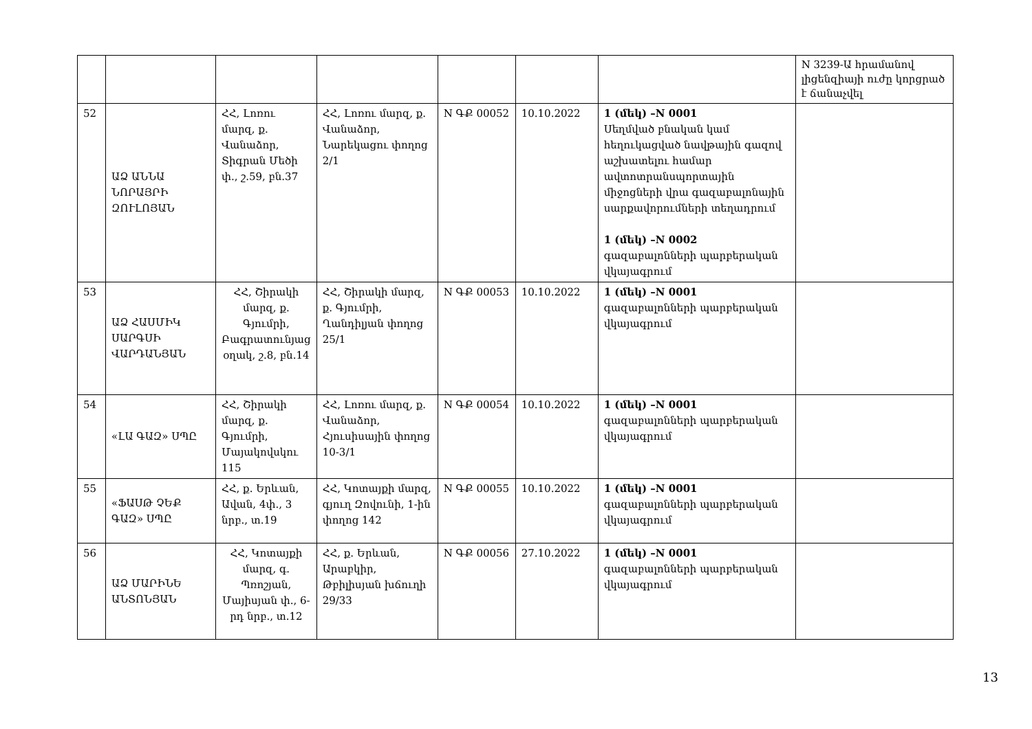| | | | | | | | N 3239-Ա հրամանով լիցենզիայի ուժը կորցրած է ճանաչվել |
| 52 | ԱՁ ԱՆՆԱ ՆՈՐԱՅՐԻ ԶՈՒԼՈՅԱՆ | ՀՀ, Լոռու մարզ, ք. Վանաձոր, Տիգրան Մեծի փ., շ.59, բն.37 | ՀՀ, Լոռու մարզ, ք. Վանաձոր, Նարեկացու փողոց 2/1 | N ԳՔ 00052 | 10.10.2022 | 1 (մեկ) –N 0001 Սեղմված բնական կամ հեղուկացված նավթային գազով աշխատելու համար ավտոտրանսպորտային միջոցների վրա գազաբալոնային սարքավորումների տեղադրում 1 (մեկ) –N 0002 գազաբալոնների պարբերական վկայագրում | |
| 53 | ԱՁ ՀԱՍՄԻԿ ՍԱՐԳՍԻ ՎԱՐԴԱՆՅԱՆ | ՀՀ, Շիրակի մարզ, ք. Գյումրի, Բագրատունյաց օղակ, շ.8, բն.14 | ՀՀ, Շիրակի մարզ, ք. Գյումրի, Ղանդիլյան փողոց 25/1 | N ԳՔ 00053 | 10.10.2022 | 1 (մեկ) –N 0001 գազաբալոնների պարբերական վկայագրում | |
| 54 | «ԼԱ ԳԱԶ» ՍՊԸ | ՀՀ, Շիրակի մարզ, ք. Գյումրի, Մայակովսկու 115 | ՀՀ, Լոռու մարզ, ք. Վանաձոր, Հյուսիսային փողոց 10-3/1 | N ԳՔ 00054 | 10.10.2022 | 1 (մեկ) –N 0001 գազաբալոնների պարբերական վկայագրում | |
| 55 | «ՖԱՍԹ ՉԵՔ ԳԱԶ» ՍՊԸ | ՀՀ, ք. Երևան, Ավան, 4փ., 3 նրբ., տ.19 | ՀՀ, Կոտայքի մարզ, գյուղ Զովունի, 1-ին փողոց 142 | N ԳՔ 00055 | 10.10.2022 | 1 (մեկ) –N 0001 գազաբալոնների պարբերական վկայագրում | |
| 56 | ԱՁ ՄԱՐԻՆԵ ԱՆՏՈՆՅԱՆ | ՀՀ, Կոտայքի մարզ, գ. Պռոշյան, Մայիսյան փ., 6-րդ նրբ., տ.12 | ՀՀ, ք. Երևան, Արաբկիր, Թբիլիսյան խճուղի 29/33 | N ԳՔ 00056 | 27.10.2022 | 1 (մեկ) –N 0001 գազաբալոնների պարբերական վկայագրում | |
13